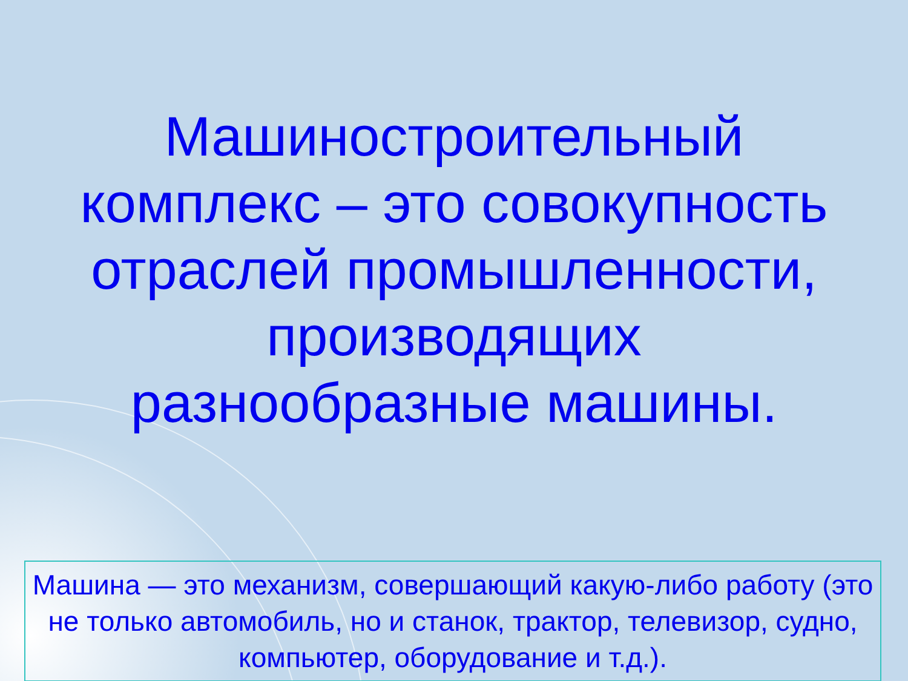Машиностроительный комплекс – это совокупность отраслей промышленности, производящих разнообразные машины.
Машина — это механизм, совершающий какую-либо работу (это не только автомобиль, но и станок, трактор, телевизор, судно, компьютер, оборудование и т.д.).